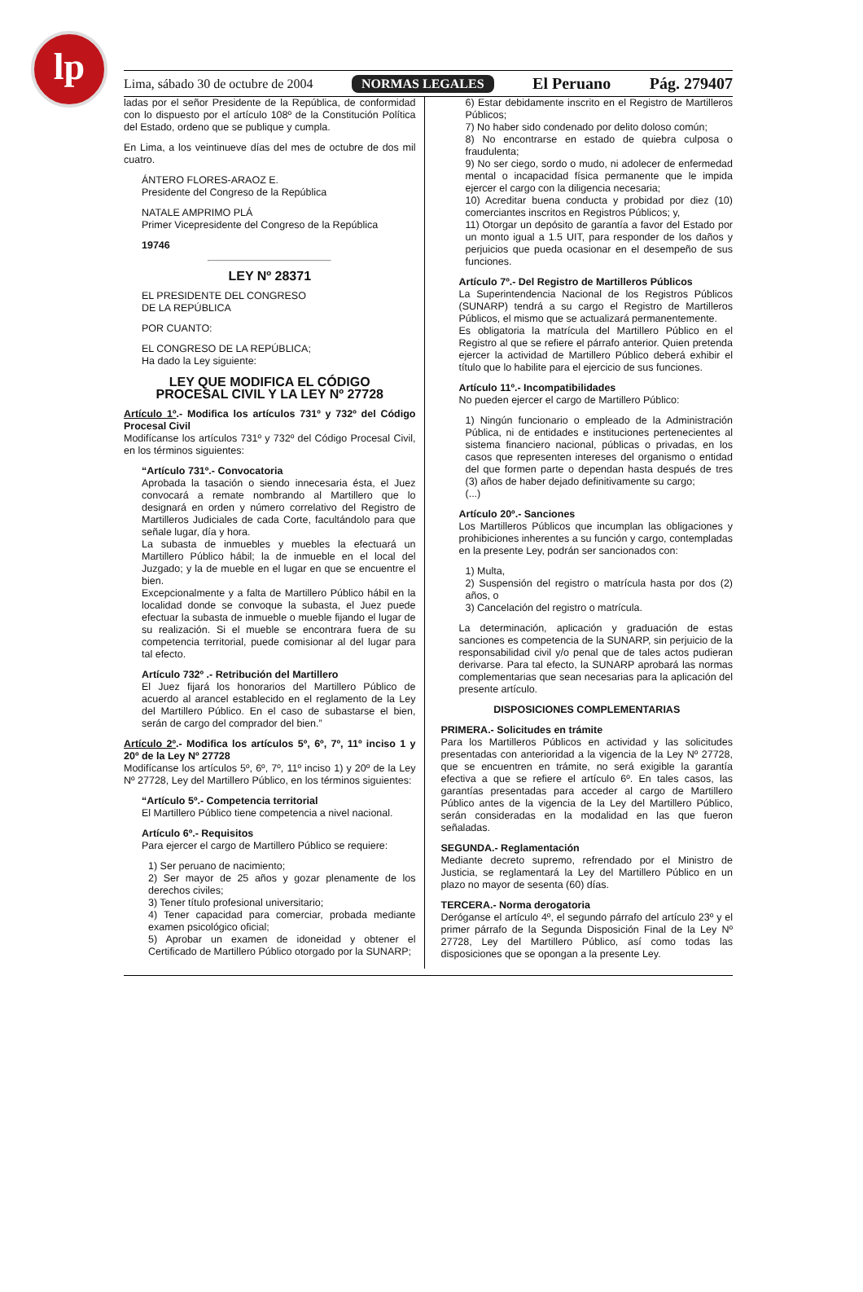lp
Lima, sábado 30 de octubre de 2004 NORMAS LEGALES El Peruano Pág. 279407
ladas por el señor Presidente de la República, de conformidad con lo dispuesto por el artículo 108º de la Constitución Política del Estado, ordeno que se publique y cumpla.
En Lima, a los veintinueve días del mes de octubre de dos mil cuatro.
ÁNTERO FLORES-ARAOZ E.
Presidente del Congreso de la República
NATALE AMPRIMO PLÁ
Primer Vicepresidente del Congreso de la República
19746
LEY Nº 28371
EL PRESIDENTE DEL CONGRESO
DE LA REPÚBLICA
POR CUANTO:
EL CONGRESO DE LA REPÚBLICA;
Ha dado la Ley siguiente:
LEY QUE MODIFICA EL CÓDIGO
PROCESAL CIVIL Y LA LEY Nº 27728
Artículo 1º.- Modifica los artículos 731º y 732º del Código Procesal Civil
Modifícanse los artículos 731º y 732º del Código Procesal Civil, en los términos siguientes:
“Artículo 731º.- Convocatoria
Aprobada la tasación o siendo innecesaria ésta, el Juez convocará a remate nombrando al Martillero que lo designará en orden y número correlativo del Registro de Martilleros Judiciales de cada Corte, facultándolo para que señale lugar, día y hora.
La subasta de inmuebles y muebles la efectuará un Martillero Público hábil; la de inmueble en el local del Juzgado; y la de mueble en el lugar en que se encuentre el bien.
Excepcionalmente y a falta de Martillero Público hábil en la localidad donde se convoque la subasta, el Juez puede efectuar la subasta de inmueble o mueble fijando el lugar de su realización. Si el mueble se encontrara fuera de su competencia territorial, puede comisionar al del lugar para tal efecto.
Artículo 732º .- Retribución del Martillero
El Juez fijará los honorarios del Martillero Público de acuerdo al arancel establecido en el reglamento de la Ley del Martillero Público. En el caso de subastarse el bien, serán de cargo del comprador del bien.”
Artículo 2º.- Modifica los artículos 5º, 6º, 7º, 11º inciso 1 y 20º de la Ley Nº 27728
Modifícanse los artículos 5º, 6º, 7º, 11º inciso 1) y 20º de la Ley Nº 27728, Ley del Martillero Público, en los términos siguientes:
“Artículo 5º.- Competencia territorial
El Martillero Público tiene competencia a nivel nacional.
Artículo 6º.- Requisitos
Para ejercer el cargo de Martillero Público se requiere:
1) Ser peruano de nacimiento;
2) Ser mayor de 25 años y gozar plenamente de los derechos civiles;
3) Tener título profesional universitario;
4) Tener capacidad para comerciar, probada mediante examen psicológico oficial;
5) Aprobar un examen de idoneidad y obtener el Certificado de Martillero Público otorgado por la SUNARP;
6) Estar debidamente inscrito en el Registro de Martilleros Públicos;
7) No haber sido condenado por delito doloso común;
8) No encontrarse en estado de quiebra culposa o fraudulenta;
9) No ser ciego, sordo o mudo, ni adolecer de enfermedad mental o incapacidad física permanente que le impida ejercer el cargo con la diligencia necesaria;
10) Acreditar buena conducta y probidad por diez (10) comerciantes inscritos en Registros Públicos; y,
11) Otorgar un depósito de garantía a favor del Estado por un monto igual a 1.5 UIT, para responder de los daños y perjuicios que pueda ocasionar en el desempeño de sus funciones.
Artículo 7º.- Del Registro de Martilleros Públicos
La Superintendencia Nacional de los Registros Públicos (SUNARP) tendrá a su cargo el Registro de Martilleros Públicos, el mismo que se actualizará permanentemente.
Es obligatoria la matrícula del Martillero Público en el Registro al que se refiere el párrafo anterior. Quien pretenda ejercer la actividad de Martillero Público deberá exhibir el título que lo habilite para el ejercicio de sus funciones.
Artículo 11º.- Incompatibilidades
No pueden ejercer el cargo de Martillero Público:
1) Ningún funcionario o empleado de la Administración Pública, ni de entidades e instituciones pertenecientes al sistema financiero nacional, públicas o privadas, en los casos que representen intereses del organismo o entidad del que formen parte o dependan hasta después de tres (3) años de haber dejado definitivamente su cargo;
(...)
Artículo 20º.- Sanciones
Los Martilleros Públicos que incumplan las obligaciones y prohibiciones inherentes a su función y cargo, contempladas en la presente Ley, podrán ser sancionados con:
1) Multa,
2) Suspensión del registro o matrícula hasta por dos (2) años, o
3) Cancelación del registro o matrícula.
La determinación, aplicación y graduación de estas sanciones es competencia de la SUNARP, sin perjuicio de la responsabilidad civil y/o penal que de tales actos pudieran derivarse. Para tal efecto, la SUNARP aprobará las normas complementarias que sean necesarias para la aplicación del presente artículo.
DISPOSICIONES COMPLEMENTARIAS
PRIMERA.- Solicitudes en trámite
Para los Martilleros Públicos en actividad y las solicitudes presentadas con anterioridad a la vigencia de la Ley Nº 27728, que se encuentren en trámite, no será exigible la garantía efectiva a que se refiere el artículo 6º. En tales casos, las garantías presentadas para acceder al cargo de Martillero Público antes de la vigencia de la Ley del Martillero Público, serán consideradas en la modalidad en las que fueron señaladas.
SEGUNDA.- Reglamentación
Mediante decreto supremo, refrendado por el Ministro de Justicia, se reglamentará la Ley del Martillero Público en un plazo no mayor de sesenta (60) días.
TERCERA.- Norma derogatoria
Deróganse el artículo 4º, el segundo párrafo del artículo 23º y el primer párrafo de la Segunda Disposición Final de la Ley Nº 27728, Ley del Martillero Público, así como todas las disposiciones que se opongan a la presente Ley.